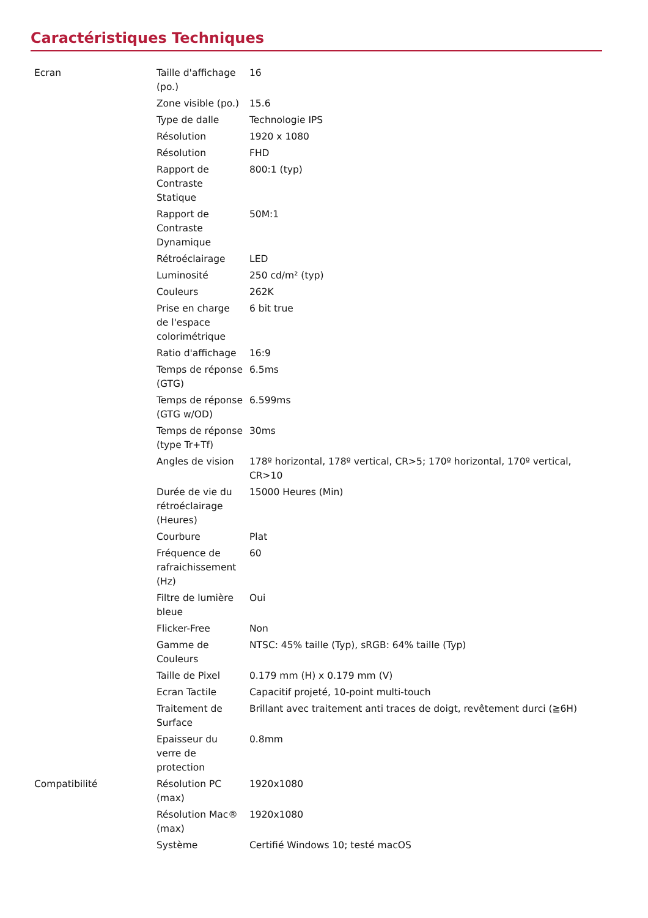Caractéristiques Techniques
| Ecran | Taille d'affichage (po.) | 16 |
| | Zone visible (po.) | 15.6 |
| | Type de dalle | Technologie IPS |
| | Résolution | 1920 x 1080 |
| | Résolution | FHD |
| | Rapport de Contraste Statique | 800:1 (typ) |
| | Rapport de Contraste Dynamique | 50M:1 |
| | Rétroéclairage | LED |
| | Luminosité | 250 cd/m² (typ) |
| | Couleurs | 262K |
| | Prise en charge de l'espace colorimétrique | 6 bit true |
| | Ratio d'affichage | 16:9 |
| | Temps de réponse (GTG) | 6.5ms |
| | Temps de réponse (GTG w/OD) | 6.599ms |
| | Temps de réponse (type Tr+Tf) | 30ms |
| | Angles de vision | 178º horizontal, 178º vertical, CR>5; 170º horizontal, 170º vertical, CR>10 |
| | Durée de vie du rétroéclairage (Heures) | 15000 Heures (Min) |
| | Courbure | Plat |
| | Fréquence de rafraichissement (Hz) | 60 |
| | Filtre de lumière bleue | Oui |
| | Flicker-Free | Non |
| | Gamme de Couleurs | NTSC: 45% taille (Typ), sRGB: 64% taille (Typ) |
| | Taille de Pixel | 0.179 mm (H) x 0.179 mm (V) |
| | Ecran Tactile | Capacitif projeté, 10-point multi-touch |
| | Traitement de Surface | Brillant avec traitement anti traces de doigt, revêtement durci (≧6H) |
| | Epaisseur du verre de protection | 0.8mm |
| Compatibilité | Résolution PC (max) | 1920x1080 |
| | Résolution Mac® (max) | 1920x1080 |
| | Système | Certifié Windows 10; testé macOS |